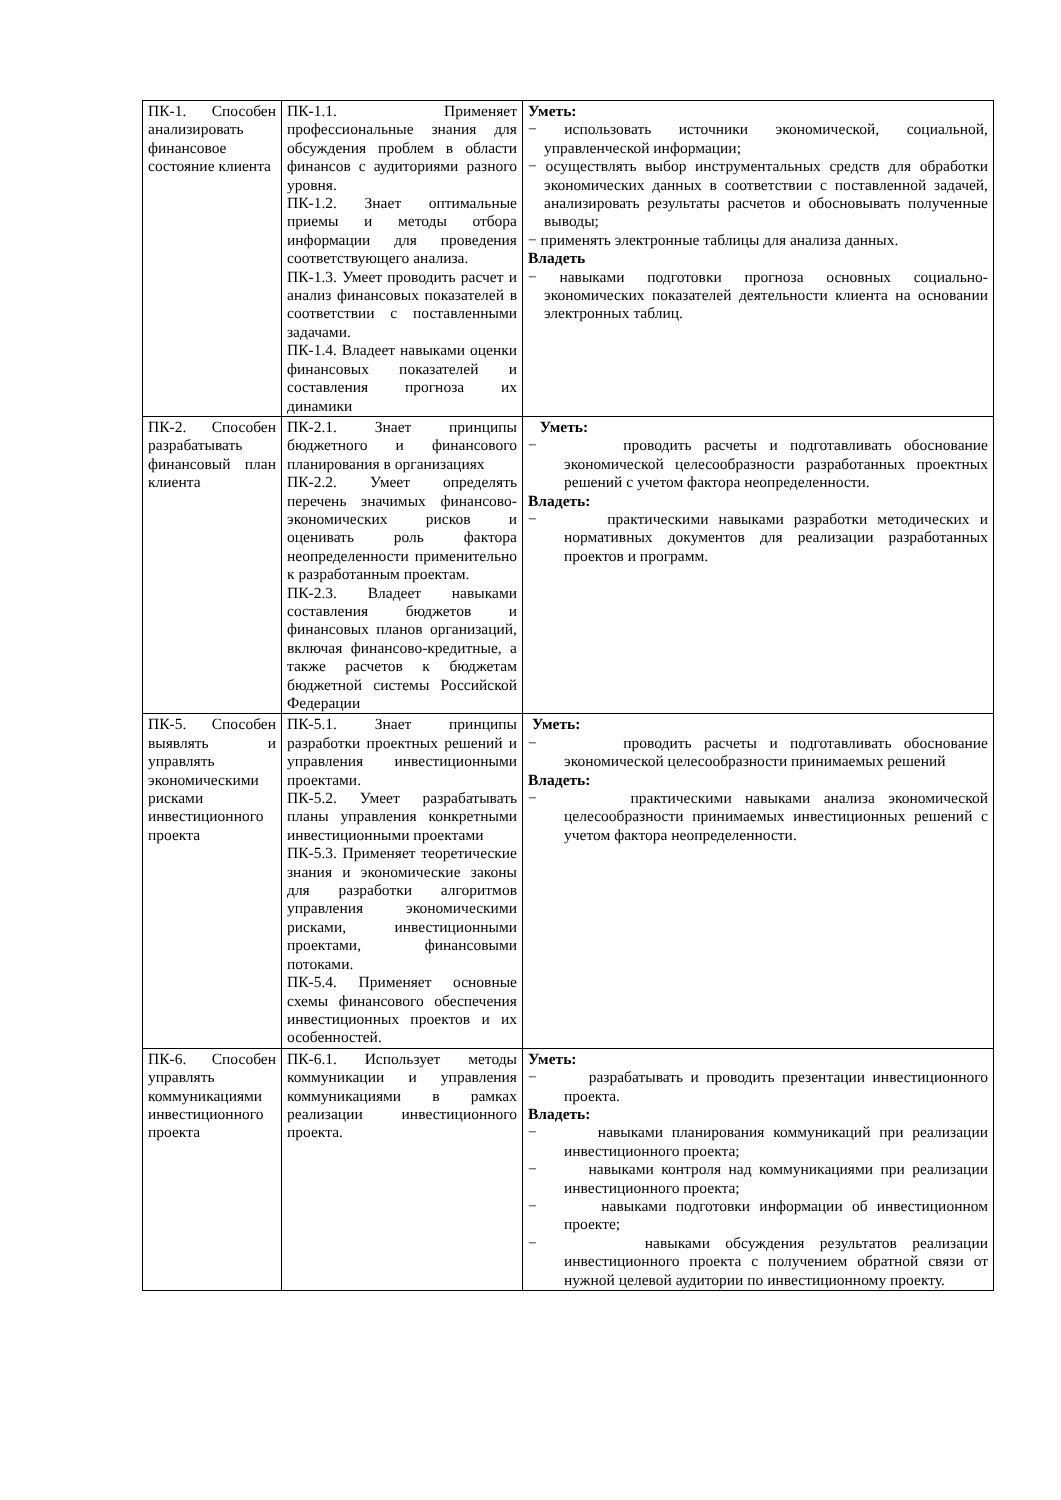| ПК-1. Способен анализировать финансовое состояние клиента | ПК-1.1. Применяет профессиональные знания для обсуждения проблем в области финансов с аудиториями разного уровня. ПК-1.2. Знает оптимальные приемы и методы отбора информации для проведения соответствующего анализа. ПК-1.3. Умеет проводить расчет и анализ финансовых показателей в соответствии с поставленными задачами. ПК-1.4. Владеет навыками оценки финансовых показателей и составления прогноза их динамики | Уметь: − использовать источники экономической, социальной, управленческой информации; − осуществлять выбор инструментальных средств для обработки экономических данных в соответствии с поставленной задачей, анализировать результаты расчетов и обосновывать полученные выводы; − применять электронные таблицы для анализа данных. Владеть − навыками подготовки прогноза основных социально-экономических показателей деятельности клиента на основании электронных таблиц. |
| ПК-2. Способен разрабатывать финансовый план клиента | ПК-2.1. Знает принципы бюджетного и финансового планирования в организациях ПК-2.2. Умеет определять перечень значимых финансово-экономических рисков и оценивать роль фактора неопределенности применительно к разработанным проектам. ПК-2.3. Владеет навыками составления бюджетов и финансовых планов организаций, включая финансово-кредитные, а также расчетов к бюджетам бюджетной системы Российской Федерации | Уметь: − проводить расчеты и подготавливать обоснование экономической целесообразности разработанных проектных решений с учетом фактора неопределенности. Владеть: − практическими навыками разработки методических и нормативных документов для реализации разработанных проектов и программ. |
| ПК-5. Способен выявлять и управлять экономическими рисками инвестиционного проекта | ПК-5.1. Знает принципы разработки проектных решений и управления инвестиционными проектами. ПК-5.2. Умеет разрабатывать планы управления конкретными инвестиционными проектами ПК-5.3. Применяет теоретические знания и экономические законы для разработки алгоритмов управления экономическими рисками, инвестиционными проектами, финансовыми потоками. ПК-5.4. Применяет основные схемы финансового обеспечения инвестиционных проектов и их особенностей. | Уметь: − проводить расчеты и подготавливать обоснование экономической целесообразности принимаемых решений Владеть: − практическими навыками анализа экономической целесообразности принимаемых инвестиционных решений с учетом фактора неопределенности. |
| ПК-6. Способен управлять коммуникациями инвестиционного проекта | ПК-6.1. Использует методы коммуникации и управления коммуникациями в рамках реализации инвестиционного проекта. | Уметь: − разрабатывать и проводить презентации инвестиционного проекта. Владеть: − навыками планирования коммуникаций при реализации инвестиционного проекта; − навыками контроля над коммуникациями при реализации инвестиционного проекта; − навыками подготовки информации об инвестиционном проекте; − навыками обсуждения результатов реализации инвестиционного проекта с получением обратной связи от нужной целевой аудитории по инвестиционному проекту. |